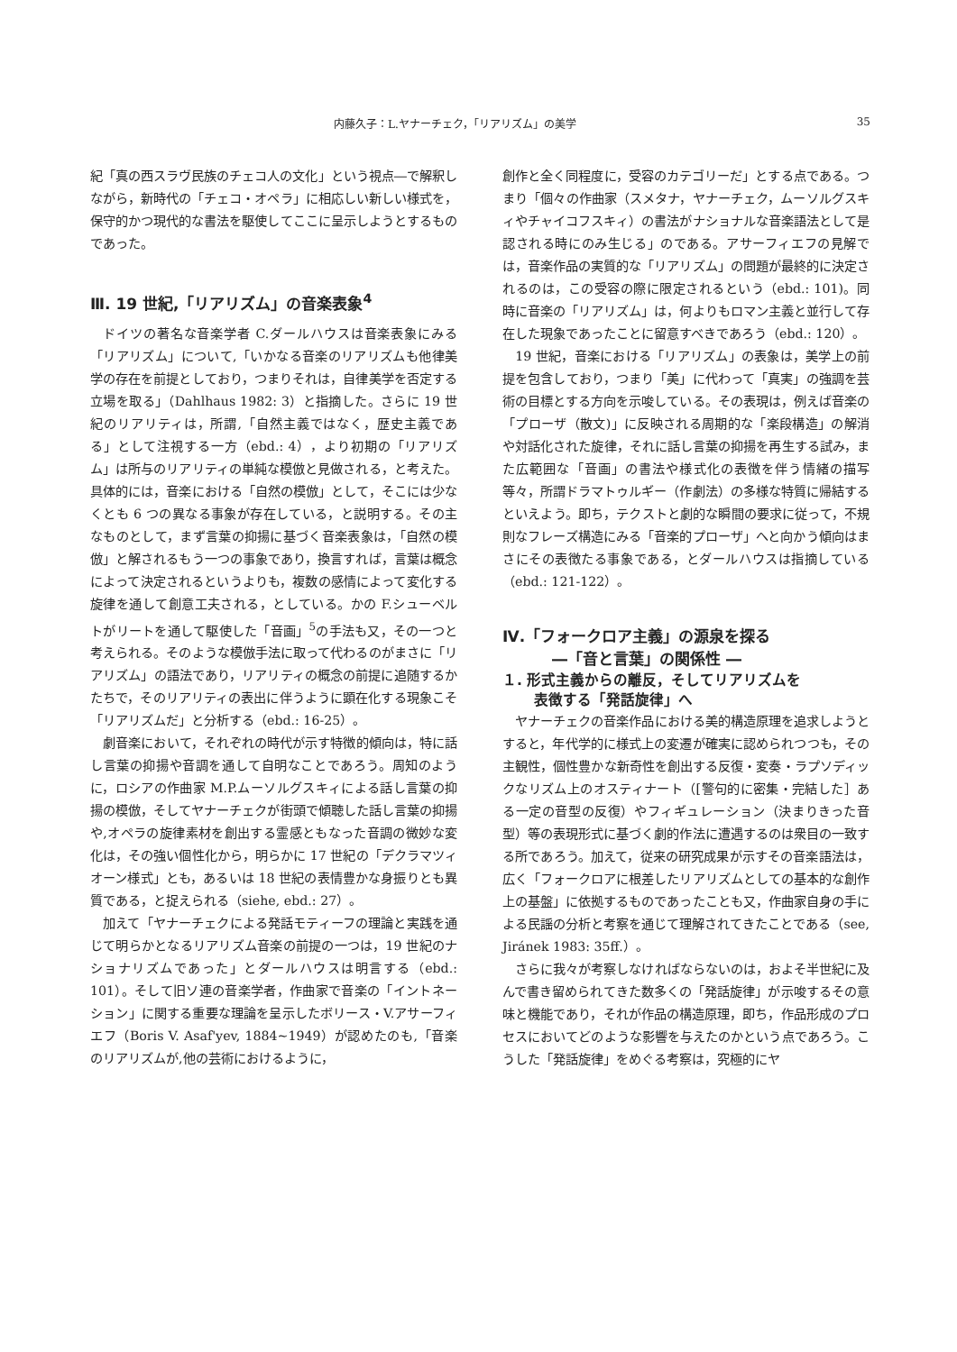内藤久子：L.ヤナーチェク，「リアリズム」の美学 35
紀「真の西スラヴ民族のチェコ人の文化」という視点―で解釈しながら，新時代の「チェコ・オペラ」に相応しい新しい様式を，保守的かつ現代的な書法を駆使してここに呈示しようとするものであった。
Ⅲ. 19 世紀,「リアリズム」の音楽表象<sup>4</sup>
ドイツの著名な音楽学者 C.ダールハウスは音楽表象にみる「リアリズム」について,「いかなる音楽のリアリズムも他律美学の存在を前提としており，つまりそれは，自律美学を否定する立場を取る」（Dahlhaus 1982: 3）と指摘した。さらに 19 世紀のリアリティは，所謂,「自然主義ではなく，歴史主義である」として注視する一方（ebd.: 4），より初期の「リアリズム」は所与のリアリティの単純な模倣と見做される，と考えた。具体的には，音楽における「自然の模倣」として，そこには少なくとも 6 つの異なる事象が存在している，と説明する。その主なものとして，まず言葉の抑揚に基づく音楽表象は，「自然の模倣」と解されるもう一つの事象であり，換言すれば，言葉は概念によって決定されるというよりも，複数の感情によって変化する旋律を通して創意工夫される，としている。かの F.シューベルトがリートを通して駆使した「音画」<sup>5</sup>の手法も又，その一つと考えられる。そのような模倣手法に取って代わるのがまさに「リアリズム」の語法であり，リアリティの概念の前提に追随するかたちで，そのリアリティの表出に伴うように顕在化する現象こそ「リアリズムだ」と分析する（ebd.: 16-25）。
劇音楽において，それぞれの時代が示す特徴的傾向は，特に話し言葉の抑揚や音調を通して自明なことであろう。周知のように，ロシアの作曲家 M.P.ムーソルグスキィによる話し言葉の抑揚の模倣，そしてヤナーチェクが街頭で傾聴した話し言葉の抑揚や,オペラの旋律素材を創出する霊感ともなった音調の微妙な変化は，その強い個性化から，明らかに 17 世紀の「デクラマツィオーン様式」とも，あるいは 18 世紀の表情豊かな身振りとも異質である，と捉えられる（siehe, ebd.: 27）。
加えて「ヤナーチェクによる発話モティーフの理論と実践を通じて明らかとなるリアリズム音楽の前提の一つは，19 世紀のナショナリズムであった」とダールハウスは明言する（ebd.: 101）。そして旧ソ連の音楽学者，作曲家で音楽の「イントネーション」に関する重要な理論を呈示したボリース・V.アサーフィエフ（Boris V. Asaf'yev, 1884~1949）が認めたのも,「音楽のリアリズムが,他の芸術におけるように，
創作と全く同程度に，受容のカテゴリーだ」とする点である。つまり「個々の作曲家（スメタナ，ヤナーチェク，ムーソルグスキィやチャイコフスキィ）の書法がナショナルな音楽語法として是認される時にのみ生じる」のである。アサーフィエフの見解では，音楽作品の実質的な「リアリズム」の問題が最終的に決定されるのは，この受容の際に限定されるという（ebd.: 101)。同時に音楽の「リアリズム」は，何よりもロマン主義と並行して存在した現象であったことに留意すべきであろう（ebd.: 120）。
19 世紀，音楽における「リアリズム」の表象は，美学上の前提を包含しており，つまり「美」に代わって「真実」の強調を芸術の目標とする方向を示唆している。その表現は，例えば音楽の「プローザ（散文)」に反映される周期的な「楽段構造」の解消や対話化された旋律，それに話し言葉の抑揚を再生する試み，また広範囲な「音画」の書法や様式化の表徴を伴う情緒の描写等々，所謂ドラマトゥルギー（作劇法）の多様な特質に帰結するといえよう。即ち，テクストと劇的な瞬間の要求に従って，不規則なフレーズ構造にみる「音楽的プローザ」へと向かう傾向はまさにその表徴たる事象である，とダールハウスは指摘している（ebd.: 121-122）。
Ⅳ.「フォークロア主義」の源泉を探る
―「音と言葉」の関係性 ―
１. 形式主義からの離反，そしてリアリズムを
表徴する「発話旋律」へ
ヤナーチェクの音楽作品における美的構造原理を追求しようとすると，年代学的に様式上の変遷が確実に認められつつも，その主観性，個性豊かな新奇性を創出する反復・変奏・ラプソディックなリズム上のオスティナート（[警句的に密集・完結した］ある一定の音型の反復）やフィギュレーション（決まりきった音型）等の表現形式に基づく劇的作法に遭遇するのは衆目の一致する所であろう。加えて，従来の研究成果が示すその音楽語法は，広く「フォークロアに根差したリアリズムとしての基本的な創作上の基盤」に依拠するものであったことも又，作曲家自身の手による民謡の分析と考察を通じて理解されてきたことである（see, Jiránek 1983: 35ff.）。
さらに我々が考察しなければならないのは，およそ半世紀に及んで書き留められてきた数多くの「発話旋律」が示唆するその意味と機能であり，それが作品の構造原理，即ち，作品形成のプロセスにおいてどのような影響を与えたのかという点であろう。こうした「発話旋律」をめぐる考察は，究極的にヤ